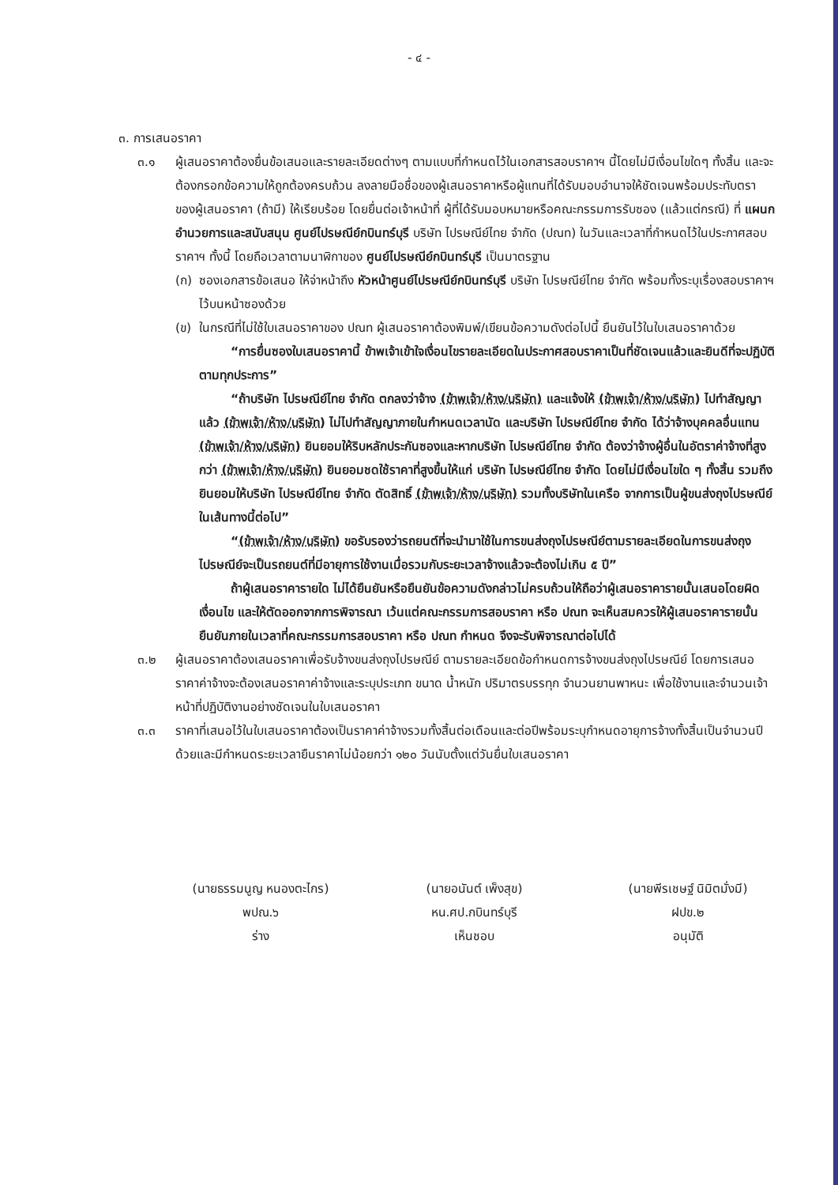- ๔ -
๓. การเสนอราคา
๓.๑ ผู้เสนอราคาต้องยื่นข้อเสนอและรายละเอียดต่างๆ ตามแบบที่กำหนดไว้ในเอกสารสอบราคาฯ นี้โดยไม่มีเงื่อนไขใดๆ ทั้งสิ้น และจะต้องกรอกข้อความให้ถูกต้องครบถ้วน ลงลายมือชื่อของผู้เสนอราคาหรือผู้แทนที่ได้รับมอบอำนาจให้ชัดเจนพร้อมประทับตราของผู้เสนอราคา (ถ้ามี) ให้เรียบร้อย โดยยื่นต่อเจ้าหน้าที่ ผู้ที่ได้รับมอบหมายหรือคณะกรรมการรับซอง (แล้วแต่กรณี) ที่ แผนกอำนวยการและสนับสนุน ศูนย์ไปรษณีย์กบินทร์บุรี บริษัท ไปรษณีย์ไทย จำกัด (ปณท) ในวันและเวลาที่กำหนดไว้ในประกาศสอบราคาฯ ทั้งนี้ โดยถือเวลาตามนาฬิกาของ ศูนย์ไปรษณีย์กบินทร์บุรี เป็นมาตรฐาน
(ก) ซองเอกสารข้อเสนอ ให้จ่าหน้าถึง หัวหน้าศูนย์ไปรษณีย์กบินทร์บุรี บริษัท ไปรษณีย์ไทย จำกัด พร้อมทั้งระบุเรื่องสอบราคาฯ ไว้บนหน้าซองด้วย
(ข) ในกรณีที่ไม่ใช้ใบเสนอราคาของ ปณท ผู้เสนอราคาต้องพิมพ์/เขียนข้อความดังต่อไปนี้ ยืนยันไว้ในใบเสนอราคาด้วย
“การยื่นซองใบเสนอราคานี้ ข้าพเจ้าเข้าใจเงื่อนไขรายละเอียดในประกาศสอบราคาเป็นที่ชัดเจนแล้วและยินดีที่จะปฏิบัติตามทุกประการ”
“ถ้าบริษัท ไปรษณีย์ไทย จำกัด ตกลงว่าจ้าง (ข้าพเจ้า/ห้าง/บริษัท) และแจ้งให้ (ข้าพเจ้า/ห้าง/บริษัท) ไปทำสัญญาแล้ว (ข้าพเจ้า/ห้าง/บริษัท) ไม่ไปทำสัญญาภายในกำหนดเวลานัด และบริษัท ไปรษณีย์ไทย จำกัด ได้ว่าจ้างบุคคลอื่นแทน (ข้าพเจ้า/ห้าง/บริษัท) ยินยอมให้ริบหลักประกันซองและหากบริษัท ไปรษณีย์ไทย จำกัด ต้องว่าจ้างผู้อื่นในอัตราค่าจ้างที่สูงกว่า (ข้าพเจ้า/ห้าง/บริษัท) ยินยอมชดใช้ราคาที่สูงขึ้นให้แก่ บริษัท ไปรษณีย์ไทย จำกัด โดยไม่มีเงื่อนไขใด ๆ ทั้งสิ้น รวมถึงยินยอมให้บริษัท ไปรษณีย์ไทย จำกัด ตัดสิทธิ์ (ข้าพเจ้า/ห้าง/บริษัท) รวมทั้งบริษัทในเครือ จากการเป็นผู้ขนส่งถุงไปรษณีย์ในเส้นทางนี้ต่อไป”
“(ข้าพเจ้า/ห้าง/บริษัท) ขอรับรองว่ารถยนต์ที่จะนำมาใช้ในการขนส่งถุงไปรษณีย์ตามรายละเอียดในการขนส่งถุงไปรษณีย์จะเป็นรถยนต์ที่มีอายุการใช้งานเมื่อรวมกับระยะเวลาจ้างแล้วจะต้องไม่เกิน ๕ ปี”
ถ้าผู้เสนอราคารายใด ไม่ได้ยืนยันหรือยืนยันข้อความดังกล่าวไม่ครบถ้วนให้ถือว่าผู้เสนอราคารายนั้นเสนอโดยผิดเงื่อนไข และให้ตัดออกจากการพิจารณา เว้นแต่คณะกรรมการสอบราคา หรือ ปณท จะเห็นสมควรให้ผู้เสนอราคารายนั้น ยืนยันภายในเวลาที่คณะกรรมการสอบราคา หรือ ปณท กำหนด จึงจะรับพิจารณาต่อไปได้
๓.๒ ผู้เสนอราคาต้องเสนอราคาเพื่อรับจ้างขนส่งถุงไปรษณีย์ ตามรายละเอียดข้อกำหนดการจ้างขนส่งถุงไปรษณีย์ โดยการเสนอราคาค่าจ้างจะต้องเสนอราคาค่าจ้างและระบุประเภท ขนาด น้ำหนัก ปริมาตรบรรทุก จำนวนยานพาหนะ เพื่อใช้งานและจำนวนเจ้าหน้าที่ปฏิบัติงานอย่างชัดเจนในใบเสนอราคา
๓.๓ ราคาที่เสนอไว้ในใบเสนอราคาต้องเป็นราคาค่าจ้างรวมทั้งสิ้นต่อเดือนและต่อปีพร้อมระบุกำหนดอายุการจ้างทั้งสิ้นเป็นจำนวนปีด้วยและมีกำหนดระยะเวลายืนราคาไม่น้อยกว่า ๑๒๐ วันนับตั้งแต่วันยื่นใบเสนอราคา
(นายธรรมนูญ หนองตะไกร)
พปณ.๖
ร่าง
(นายอนันต์ เพ็งสุข)
หน.ศป.กบินทร์บุรี
เห็นชอบ
(นายพีรเชษฐ์ นิมิตมั่งมี)
ฝปข.๒
อนุมัติ